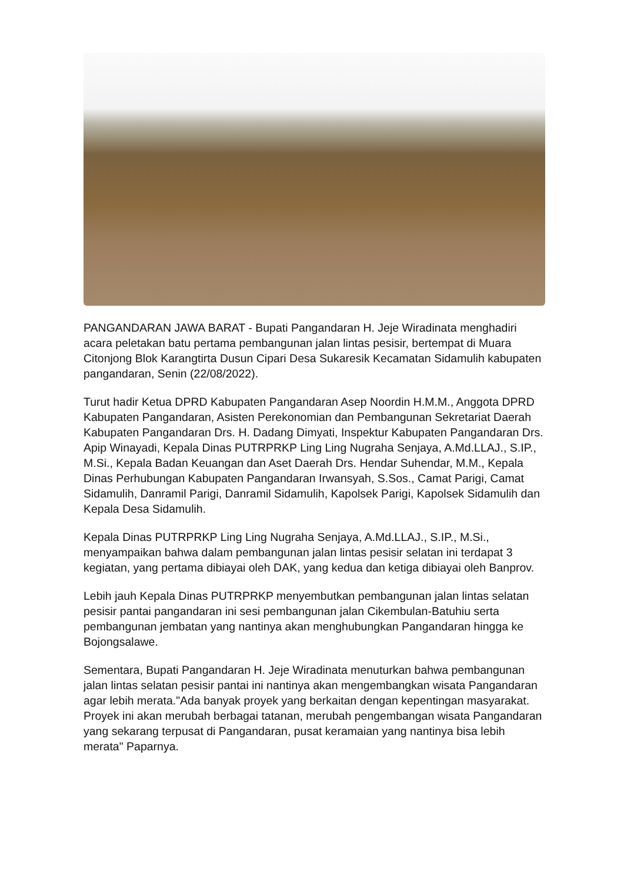PANGANDARAN JAWA BARAT - Bupati Pangandaran H. Jeje Wiradinata menghadiri acara peletakan batu pertama pembangunan jalan lintas pesisir, bertempat di Muara Citonjong Blok Karangtirta Dusun Cipari Desa Sukaresik Kecamatan Sidamulih kabupaten pangandaran, Senin (22/08/2022).
Turut hadir Ketua DPRD Kabupaten Pangandaran Asep Noordin H.M.M., Anggota DPRD Kabupaten Pangandaran, Asisten Perekonomian dan Pembangunan Sekretariat Daerah Kabupaten Pangandaran Drs. H. Dadang Dimyati, Inspektur Kabupaten Pangandaran Drs. Apip Winayadi, Kepala Dinas PUTRPRKP Ling Ling Nugraha Senjaya, A.Md.LLAJ., S.IP., M.Si., Kepala Badan Keuangan dan Aset Daerah Drs. Hendar Suhendar, M.M., Kepala Dinas Perhubungan Kabupaten Pangandaran Irwansyah, S.Sos., Camat Parigi, Camat Sidamulih, Danramil Parigi, Danramil Sidamulih, Kapolsek Parigi, Kapolsek Sidamulih dan Kepala Desa Sidamulih.
Kepala Dinas PUTRPRKP Ling Ling Nugraha Senjaya, A.Md.LLAJ., S.IP., M.Si., menyampaikan bahwa dalam pembangunan jalan lintas pesisir selatan ini terdapat 3 kegiatan, yang pertama dibiayai oleh DAK, yang kedua dan ketiga dibiayai oleh Banprov.
Lebih jauh Kepala Dinas PUTRPRKP menyembutkan pembangunan jalan lintas selatan pesisir pantai pangandaran ini sesi pembangunan jalan Cikembulan-Batuhiu serta pembangunan jembatan yang nantinya akan menghubungkan Pangandaran hingga ke Bojongsalawe.
Sementara, Bupati Pangandaran H. Jeje Wiradinata menuturkan bahwa pembangunan jalan lintas selatan pesisir pantai ini nantinya akan mengembangkan wisata Pangandaran agar lebih merata."Ada banyak proyek yang berkaitan dengan kepentingan masyarakat. Proyek ini akan merubah berbagai tatanan, merubah pengembangan wisata Pangandaran yang sekarang terpusat di Pangandaran, pusat keramaian yang nantinya bisa lebih merata" Paparnya.